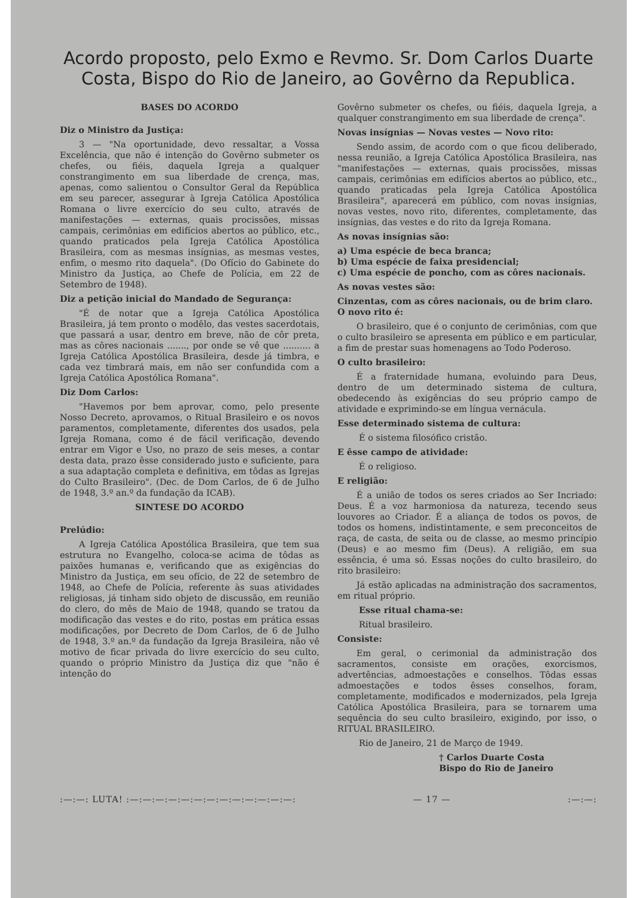Acordo proposto, pelo Exmo e Revmo. Sr. Dom Carlos Duarte Costa, Bispo do Rio de Janeiro, ao Govêrno da Republica.
BASES DO ACORDO
Diz o Ministro da Justiça:
3 — "Na oportunidade, devo ressaltar, a Vossa Excelência, que não é intenção do Govêrno submeter os chefes, ou fiéis, daquela Igreja a qualquer constrangimento em sua liberdade de crença, mas, apenas, como salientou o Consultor Geral da República em seu parecer, assegurar à Igreja Católica Apostólica Romana o livre exercício do seu culto, através de manifestações — externas, quais procissões, missas campais, cerimônias em edifícios abertos ao público, etc., quando praticados pela Igreja Católica Apostólica Brasileira, com as mesmas insígnias, as mesmas vestes, enfim, o mesmo rito daquela". (Do Ofício do Gabinete do Ministro da Justiça, ao Chefe de Polícia, em 22 de Setembro de 1948).
Diz a petição inicial do Mandado de Segurança:
"É de notar que a Igreja Católica Apostólica Brasileira, já tem pronto o modêlo, das vestes sacerdotais, que passará a usar, dentro em breve, não de côr preta, mas as côres nacionais ......., por onde se vê que .......... a Igreja Católica Apostólica Brasileira, desde já timbra, e cada vez timbrará mais, em não ser confundida com a Igreja Católica Apostólica Romana".
Diz Dom Carlos:
"Havemos por bem aprovar, como, pelo presente Nosso Decreto, aprovamos, o Ritual Brasileiro e os novos paramentos, completamente, diferentes dos usados, pela Igreja Romana, como é de fácil verificação, devendo entrar em Vigor e Uso, no prazo de seis meses, a contar desta data, prazo êsse considerado justo e suficiente, para a sua adaptação completa e definitiva, em tôdas as Igrejas do Culto Brasileiro". (Dec. de Dom Carlos, de 6 de Julho de 1948, 3.º an.º da fundação da ICAB).
SINTESE DO ACORDO
Prelúdio:
A Igreja Católica Apostólica Brasileira, que tem sua estrutura no Evangelho, coloca-se acima de tôdas as paixões humanas e, verificando que as exigências do Ministro da Justiça, em seu ofício, de 22 de setembro de 1948, ao Chefe de Polícia, referente às suas atividades religiosas, já tinham sido objeto de discussão, em reunião do clero, do mês de Maio de 1948, quando se tratou da modificação das vestes e do rito, postas em prática essas modificações, por Decreto de Dom Carlos, de 6 de Julho de 1948, 3.º an.º da fundação da Igreja Brasileira, não vê motivo de ficar privada do livre exercício do seu culto, quando o próprio Ministro da Justiça diz que "não é intenção do
Govêrno submeter os chefes, ou fiéis, daquela Igreja, a qualquer constrangimento em sua liberdade de crença".
Novas insígnias — Novas vestes — Novo rito:
Sendo assim, de acordo com o que ficou deliberado, nessa reunião, a Igreja Católica Apostólica Brasileira, nas "manifestações — externas, quais procissões, missas campais, cerimônias em edifícios abertos ao público, etc., quando praticadas pela Igreja Católica Apostólica Brasileira", aparecerá em público, com novas insígnias, novas vestes, novo rito, diferentes, completamente, das insígnias, das vestes e do rito da Igreja Romana.
As novas insígnias são:
a) Uma espécie de beca branca;
b) Uma espécie de faixa presidencial;
c) Uma espécie de poncho, com as côres nacionais.
As novas vestes são:
Cinzentas, com as côres nacionais, ou de brim claro.
O novo rito é:
O brasileiro, que é o conjunto de cerimônias, com que o culto brasileiro se apresenta em público e em particular, a fim de prestar suas homenagens ao Todo Poderoso.
O culto brasileiro:
É a fraternidade humana, evoluindo para Deus, dentro de um determinado sistema de cultura, obedecendo às exigências do seu próprio campo de atividade e exprimindo-se em língua vernácula.
Esse determinado sistema de cultura:
É o sistema filosófico cristão.
E êsse campo de atividade:
É o religioso.
E religião:
É a união de todos os seres criados ao Ser Incriado: Deus. É a voz harmoniosa da natureza, tecendo seus louvores ao Criador. É a aliança de todos os povos, de todos os homens, indistintamente, e sem preconceitos de raça, de casta, de seita ou de classe, ao mesmo princípio (Deus) e ao mesmo fim (Deus). A religião, em sua essência, é uma só. Essas noções do culto brasileiro, do rito brasileiro:
Já estão aplicadas na administração dos sacramentos, em ritual próprio.
Esse ritual chama-se:
Ritual brasileiro.
Consiste:
Em geral, o cerimonial da administração dos sacramentos, consiste em orações, exorcismos, advertências, admoestações e conselhos. Tôdas essas admoestações e todos êsses conselhos, foram, completamente, modificados e modernizados, pela Igreja Católica Apostólica Brasileira, para se tornarem uma sequência do seu culto brasileiro, exigindo, por isso, o RITUAL BRASILEIRO.
Rio de Janeiro, 21 de Março de 1949.
† Carlos Duarte Costa
Bispo do Rio de Janeiro
:—:—: LUTA! :—:—:—:—:—:—:—:—:—:—:—:—:—: — 17 — :—:—: